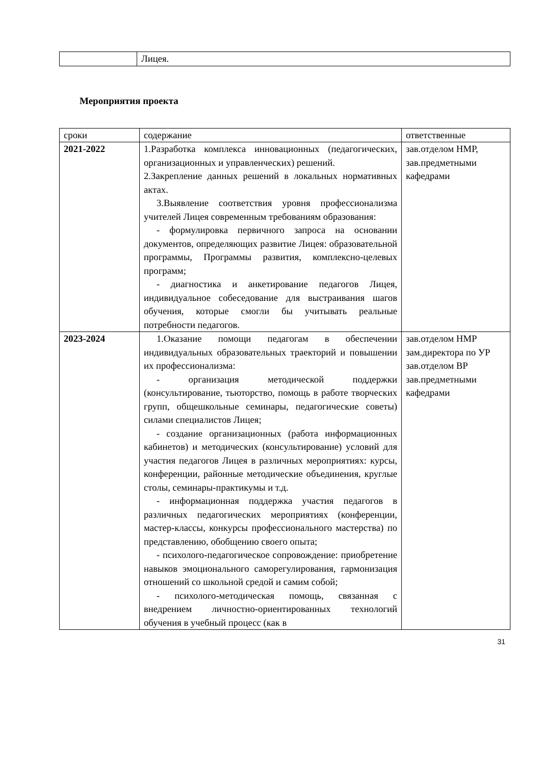| | Лицея. |
Мероприятия проекта
| сроки | содержание | ответственные |
| 2021-2022 | 1.Разработка комплекса инновационных (педагогических, организационных и управленческих) решений. 2.Закрепление данных решений в локальных нормативных актах. 3.Выявление соответствия уровня профессионализма учителей Лицея современным требованиям образования: - формулировка первичного запроса на основании документов, определяющих развитие Лицея: образовательной программы, Программы развития, комплексно-целевых программ; - диагностика и анкетирование педагогов Лицея, индивидуальное собеседование для выстраивания шагов обучения, которые смогли бы учитывать реальные потребности педагогов. | зав.отделом НМР, зав.предметными кафедрами |
| 2023-2024 | 1.Оказание помощи педагогам в обеспечении индивидуальных образовательных траекторий и повышении их профессионализма: - организация методической поддержки (консультирование, тьюторство, помощь в работе творческих групп, общешкольные семинары, педагогические советы) силами специалистов Лицея; - создание организационных (работа информационных кабинетов) и методических (консультирование) условий для участия педагогов Лицея в различных мероприятиях: курсы, конференции, районные методические объединения, круглые столы, семинары-практикумы и т.д. - информационная поддержка участия педагогов в различных педагогических мероприятиях (конференции, мастер-классы, конкурсы профессионального мастерства) по представлению, обобщению своего опыта; - психолого-педагогическое сопровождение: приобретение навыков эмоционального саморегулирования, гармонизация отношений со школьной средой и самим собой; - психолого-методическая помощь, связанная с внедрением личностно-ориентированных технологий обучения в учебный процесс (как в | зав.отделом НМР зам.директора по УР зав.отделом ВР зав.предметными кафедрами |
31